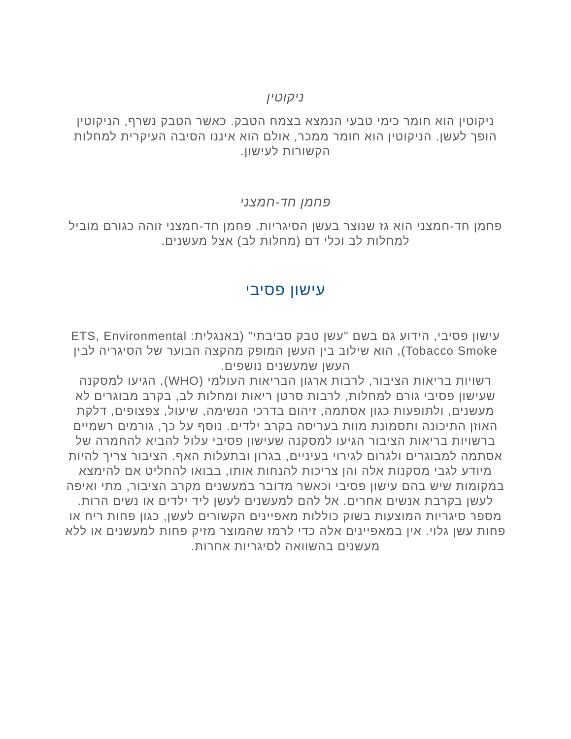ניקוטין
ניקוטין הוא חומר כימי טבעי הנמצא בצמח הטבק. כאשר הטבק נשרף, הניקוטין הופך לעשן. הניקוטין הוא חומר ממכר, אולם הוא איננו הסיבה העיקרית למחלות הקשורות לעישון.
פחמן חד-חמצני
פחמן חד-חמצני הוא גז שנוצר בעשן הסיגריות. פחמן חד-חמצני זוהה כגורם מוביל למחלות לב וכלי דם (מחלות לב) אצל מעשנים.
עישון פסיבי
עישון פסיבי, הידוע גם בשם "עשן טבק סביבתי" (באנגלית: ETS, Environmental Tobacco Smoke), הוא שילוב בין העשן המופק מהקצה הבוער של הסיגריה לבין העשן שמעשנים נושפים.
רשויות בריאות הציבור, לרבות ארגון הבריאות העולמי (WHO), הגיעו למסקנה שעישון פסיבי גורם למחלות, לרבות סרטן ריאות ומחלות לב, בקרב מבוגרים לא מעשנים, ולתופעות כגון אסתמה, זיהום בדרכי הנשימה, שיעול, צפצופים, דלקת האוזן התיכונה ותסמונת מוות בעריסה בקרב ילדים. נוסף על כך, גורמים רשמיים ברשויות בריאות הציבור הגיעו למסקנה שעישון פסיבי עלול להביא להחמרה של אסתמה למבוגרים ולגרום לגירוי בעיניים, בגרון ובתעלות האף. הציבור צריך להיות מיודע לגבי מסקנות אלה והן צריכות להנחות אותו, בבואו להחליט אם להימצא במקומות שיש בהם עישון פסיבי וכאשר מדובר במעשנים מקרב הציבור, מתי ואיפה לעשן בקרבת אנשים אחרים. אל להם למעשנים לעשן ליד ילדים או נשים הרות.
מספר סיגריות המוצעות בשוק כוללות מאפיינים הקשורים לעשן, כגון פחות ריח או פחות עשן גלוי. אין במאפיינים אלה כדי לרמז שהמוצר מזיק פחות למעשנים או ללא מעשנים בהשוואה לסיגריות אחרות.